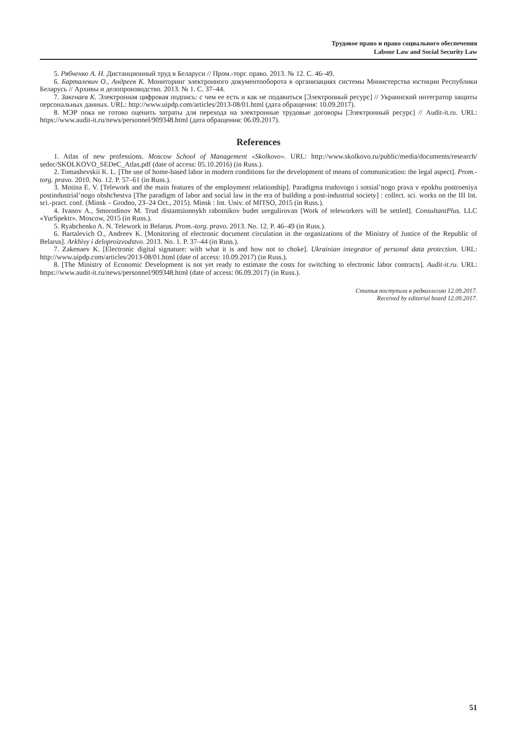Трудовое право и право социального обеспечения
Labour Law and Social Security Law
5. Рябченко А. Н. Дистанционный труд в Беларуси // Пром.-торг. право. 2013. № 12. С. 46–49.
6. Барталевич О., Андреев К. Мониторинг электронного документооборота в организациях системы Министерства юстиции Республики Беларусь // Архивы и делопроизводство. 2013. № 1. С. 37–44.
7. Закенаев К. Электронная цифровая подпись: с чем ее есть и как не подавиться [Электронный ресурс] // Украинский интегратор защиты персональных данных. URL: http://www.uipdp.com/articles/2013-08/01.html (дата обращения: 10.09.2017).
8. МЭР пока не готово оценить затраты для перехода на электронные трудовые договоры [Электронный ресурс] // Audit-it.ru. URL: https://www.audit-it.ru/news/personnel/909348.html (дата обращения: 06.09.2017).
References
1. Atlas of new professions. Moscow School of Management «Skolkovo». URL: http://www.skolkovo.ru/public/media/documents/research/ sedec/SKOLKOVO_SEDeC_Atlas.pdf (date of access: 05.10.2016) (in Russ.).
2. Tomashevskii K. L. [The use of home-based labor in modern conditions for the development of means of communication: the legal aspect]. Prom.-torg. pravo. 2010. No. 12. P. 57–61 (in Russ.).
3. Motina E. V. [Telework and the main features of the employment relationship]. Paradigma trudovogo i sotsial’nogo prava v epokhu postroeniya postindustrial’nogo obshchestva [The paradigm of labor and social law in the era of building a post-industrial society] : collect. sci. works on the III Int. sci.-pract. conf. (Minsk – Grodno, 23–24 Oct., 2015). Minsk : Int. Univ. of MITSO, 2015 (in Russ.).
4. Ivanov A., Smorodinov M. Trud distantsionnykh rabotnikov budet uregulirovan [Work of teleworkers will be settled]. ConsultantPlus. LLC «YurSpektr». Moscow, 2015 (in Russ.).
5. Ryabchenko A. N. Telework in Belarus. Prom.-torg. pravo. 2013. No. 12. P. 46–49 (in Russ.).
6. Bartalevich O., Andreev K. [Monitoring of electronic document circulation in the organizations of the Ministry of Justice of the Republic of Belarus]. Arkhivy i deloproizvodstvo. 2013. No. 1. P. 37–44 (in Russ.).
7. Zakenaev K. [Electronic digital signature: with what it is and how not to choke]. Ukrainian integrator of personal data protection. URL: http://www.uipdp.com/articles/2013-08/01.html (date of access: 10.09.2017) (in Russ.).
8. [The Ministry of Economic Development is not yet ready to estimate the costs for switching to electronic labor contracts]. Audit-it.ru. URL: https://www.audit-it.ru/news/personnel/909348.html (date of access: 06.09.2017) (in Russ.).
Статья поступила в редколлегию 12.09.2017.
Received by editorial board 12.09.2017.
51